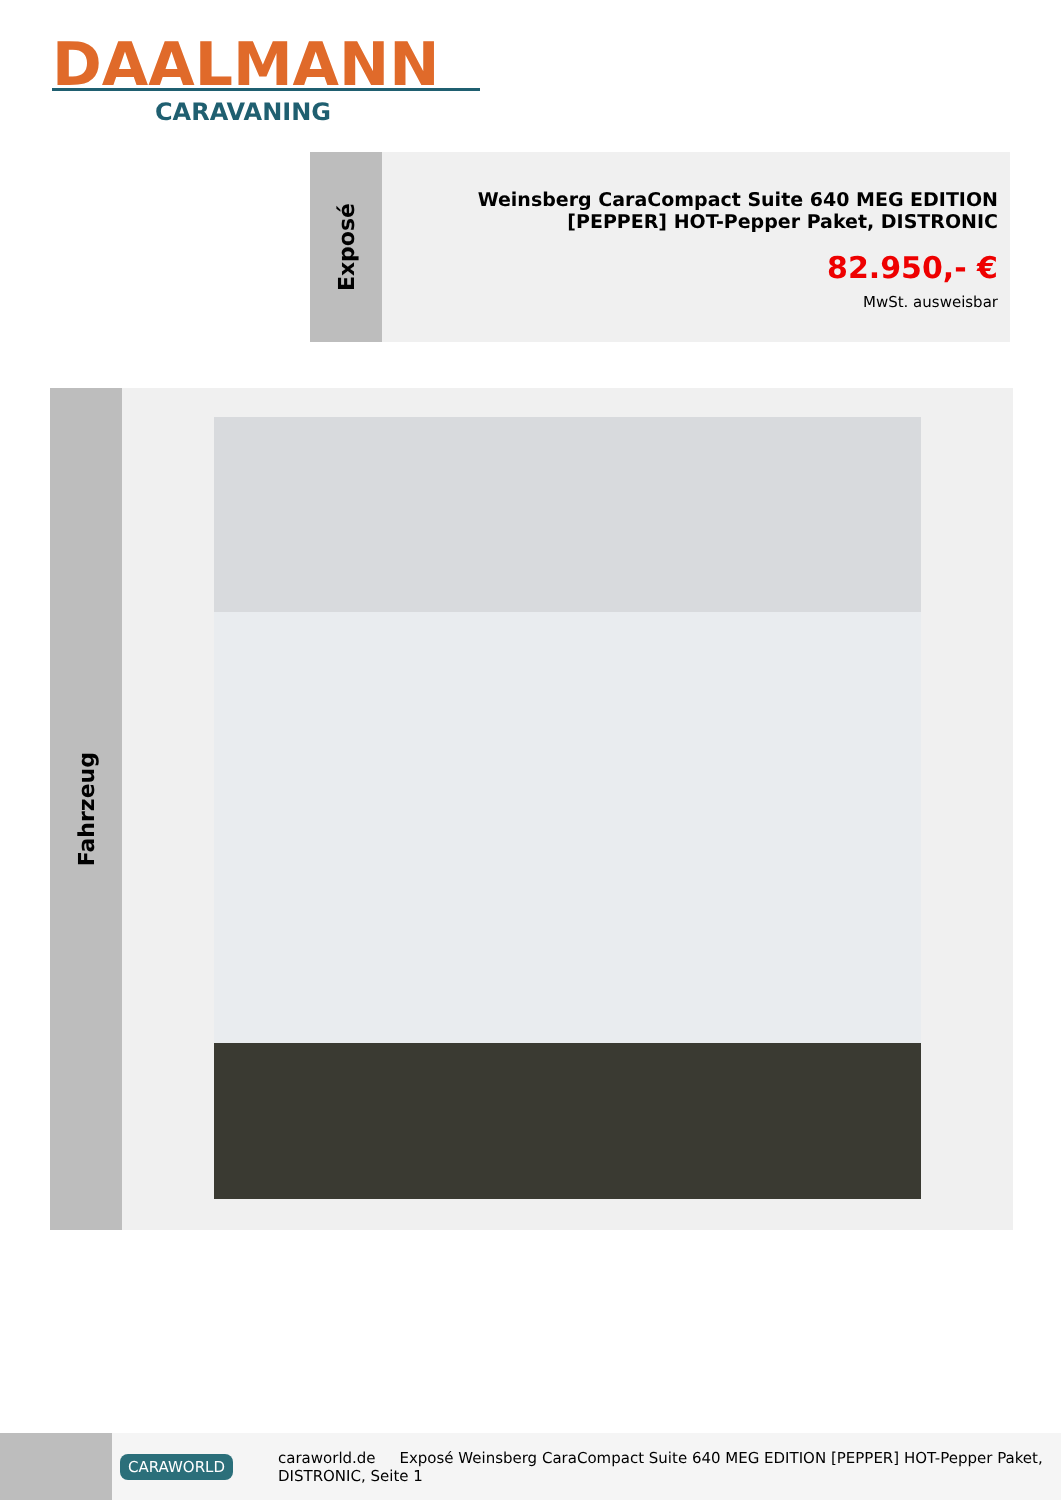DAALMANN
CARAVANING
Exposé
Weinsberg CaraCompact Suite 640 MEG EDITION [PEPPER] HOT-Pepper Paket, DISTRONIC
82.950,- €
MwSt. ausweisbar
Fahrzeug
CARAWORLD caraworld.de Exposé Weinsberg CaraCompact Suite 640 MEG EDITION [PEPPER] HOT-Pepper Paket, DISTRONIC, Seite 1